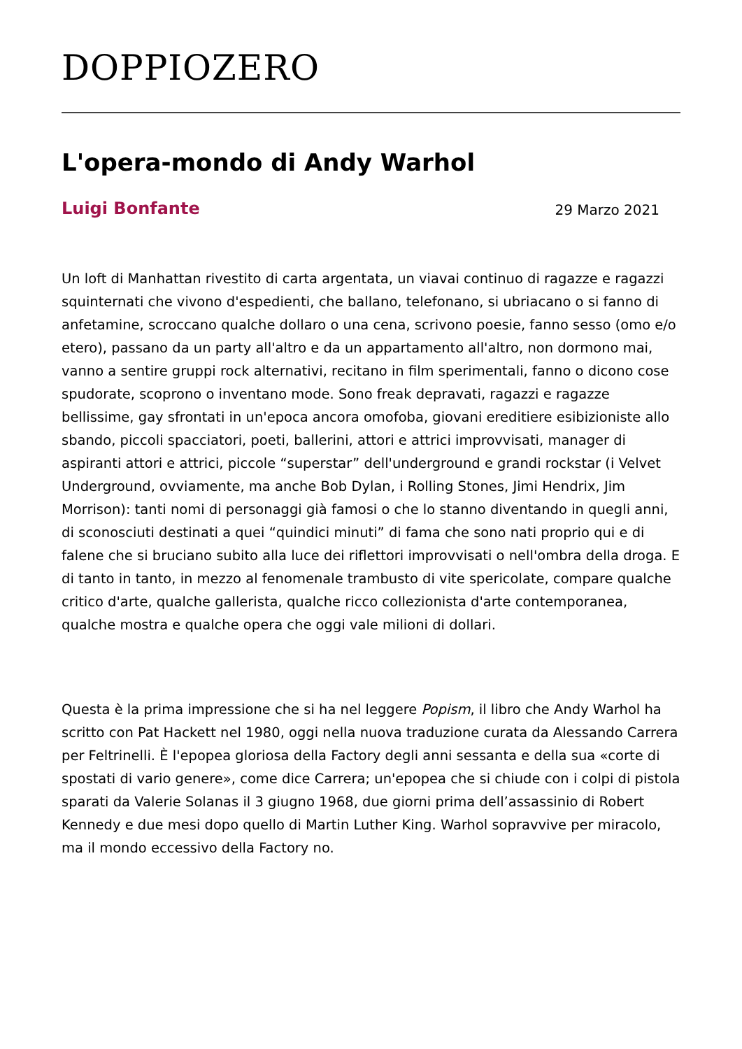DOPPIOZERO
L'opera-mondo di Andy Warhol
Luigi Bonfante 29 Marzo 2021
Un loft di Manhattan rivestito di carta argentata, un viavai continuo di ragazze e ragazzi squinternati che vivono d'espedienti, che ballano, telefonano, si ubriacano o si fanno di anfetamine, scroccano qualche dollaro o una cena, scrivono poesie, fanno sesso (omo e/o etero), passano da un party all'altro e da un appartamento all'altro, non dormono mai, vanno a sentire gruppi rock alternativi, recitano in film sperimentali, fanno o dicono cose spudorate, scoprono o inventano mode. Sono freak depravati, ragazzi e ragazze bellissime, gay sfrontati in un'epoca ancora omofoba, giovani ereditiere esibizioniste allo sbando, piccoli spacciatori, poeti, ballerini, attori e attrici improvvisati, manager di aspiranti attori e attrici, piccole “superstar” dell'underground e grandi rockstar (i Velvet Underground, ovviamente, ma anche Bob Dylan, i Rolling Stones, Jimi Hendrix, Jim Morrison): tanti nomi di personaggi già famosi o che lo stanno diventando in quegli anni, di sconosciuti destinati a quei “quindici minuti” di fama che sono nati proprio qui e di falene che si bruciano subito alla luce dei riflettori improvvisati o nell'ombra della droga. E di tanto in tanto, in mezzo al fenomenale trambusto di vite spericolate, compare qualche critico d'arte, qualche gallerista, qualche ricco collezionista d'arte contemporanea, qualche mostra e qualche opera che oggi vale milioni di dollari.
Questa è la prima impressione che si ha nel leggere Popism, il libro che Andy Warhol ha scritto con Pat Hackett nel 1980, oggi nella nuova traduzione curata da Alessando Carrera per Feltrinelli. È l'epopea gloriosa della Factory degli anni sessanta e della sua «corte di spostati di vario genere», come dice Carrera; un'epopea che si chiude con i colpi di pistola sparati da Valerie Solanas il 3 giugno 1968, due giorni prima dell’assassinio di Robert Kennedy e due mesi dopo quello di Martin Luther King. Warhol sopravvive per miracolo, ma il mondo eccessivo della Factory no.